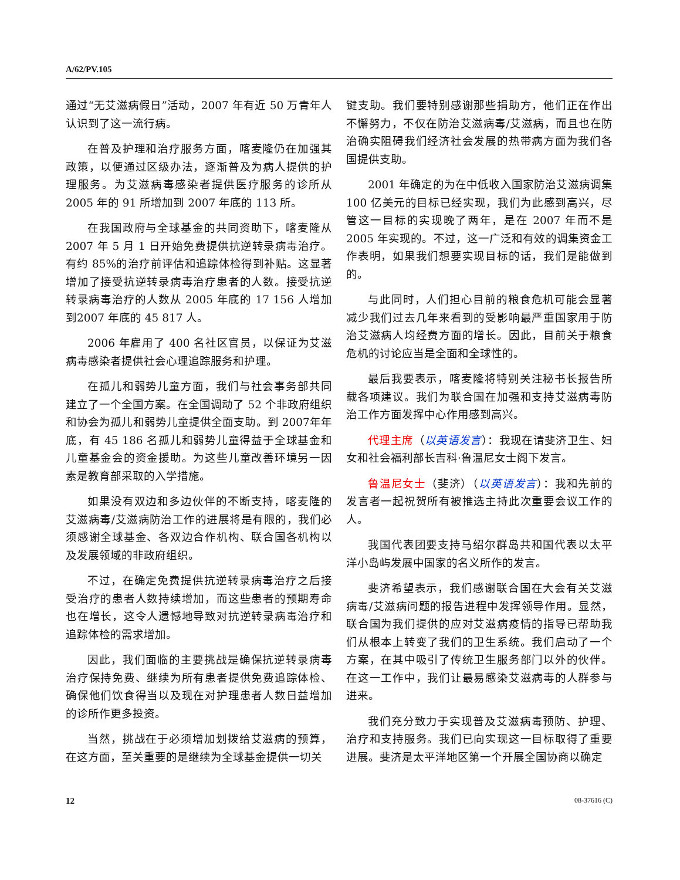A/62/PV.105
通过“无艾滋病假日”活动，2007 年有近 50 万青年人认识到了这一流行病。
在普及护理和治疗服务方面，喀麦隆仍在加强其政策，以便通过区级办法，逐渐普及为病人提供的护理服务。为艾滋病毒感染者提供医疗服务的诊所从2005 年的 91 所增加到 2007 年底的 113 所。
在我国政府与全球基金的共同资助下，喀麦隆从2007 年 5 月 1 日开始免费提供抗逆转录病毒治疗。有约 85%的治疗前评估和追踪体检得到补贴。这显著增加了接受抗逆转录病毒治疗患者的人数。接受抗逆转录病毒治疗的人数从 2005 年底的 17 156 人增加到2007 年底的 45 817 人。
2006 年雇用了 400 名社区官员，以保证为艾滋病毒感染者提供社会心理追踪服务和护理。
在孤儿和弱势儿童方面，我们与社会事务部共同建立了一个全国方案。在全国调动了 52 个非政府组织和协会为孤儿和弱势儿童提供全面支助。到 2007年年底，有 45 186 名孤儿和弱势儿童得益于全球基金和儿童基金会的资金援助。为这些儿童改善环境另一因素是教育部采取的入学措施。
如果没有双边和多边伙伴的不断支持，喀麦隆的艾滋病毒/艾滋病防治工作的进展将是有限的，我们必须感谢全球基金、各双边合作机构、联合国各机构以及发展领域的非政府组织。
不过，在确定免费提供抗逆转录病毒治疗之后接受治疗的患者人数持续增加，而这些患者的预期寿命也在增长，这令人遗憾地导致对抗逆转录病毒治疗和追踪体检的需求增加。
因此，我们面临的主要挑战是确保抗逆转录病毒治疗保持免费、继续为所有患者提供免费追踪体检、确保他们饮食得当以及现在对护理患者人数日益增加的诊所作更多投资。
当然，挑战在于必须增加划拨给艾滋病的预算，在这方面，至关重要的是继续为全球基金提供一切关
键支助。我们要特别感谢那些捐助方，他们正在作出不懈努力，不仅在防治艾滋病毒/艾滋病，而且也在防治确实阻碍我们经济社会发展的热带病方面为我们各国提供支助。
2001 年确定的为在中低收入国家防治艾滋病调集 100 亿美元的目标已经实现，我们为此感到高兴，尽管这一目标的实现晚了两年，是在 2007 年而不是2005 年实现的。不过，这一广泛和有效的调集资金工作表明，如果我们想要实现目标的话，我们是能做到的。
与此同时，人们担心目前的粮食危机可能会显著减少我们过去几年来看到的受影响最严重国家用于防治艾滋病人均经费方面的增长。因此，目前关于粮食危机的讨论应当是全面和全球性的。
最后我要表示，喀麦隆将特别关注秘书长报告所载各项建议。我们为联合国在加强和支持艾滋病毒防治工作方面发挥中心作用感到高兴。
代理主席（以英语发言）：我现在请斐济卫生、妇女和社会福利部长吉科·鲁温尼女士阁下发言。
鲁温尼女士（斐济）（以英语发言）：我和先前的发言者一起祝贺所有被推选主持此次重要会议工作的人。
我国代表团要支持马绍尔群岛共和国代表以太平洋小岛屿发展中国家的名义所作的发言。
斐济希望表示，我们感谢联合国在大会有关艾滋病毒/艾滋病问题的报告进程中发挥领导作用。显然，联合国为我们提供的应对艾滋病疫情的指导已帮助我们从根本上转变了我们的卫生系统。我们启动了一个方案，在其中吸引了传统卫生服务部门以外的伙伴。在这一工作中，我们让最易感染艾滋病毒的人群参与进来。
我们充分致力于实现普及艾滋病毒预防、护理、治疗和支持服务。我们已向实现这一目标取得了重要进展。斐济是太平洋地区第一个开展全国协商以确定
12 08-37616 (C)